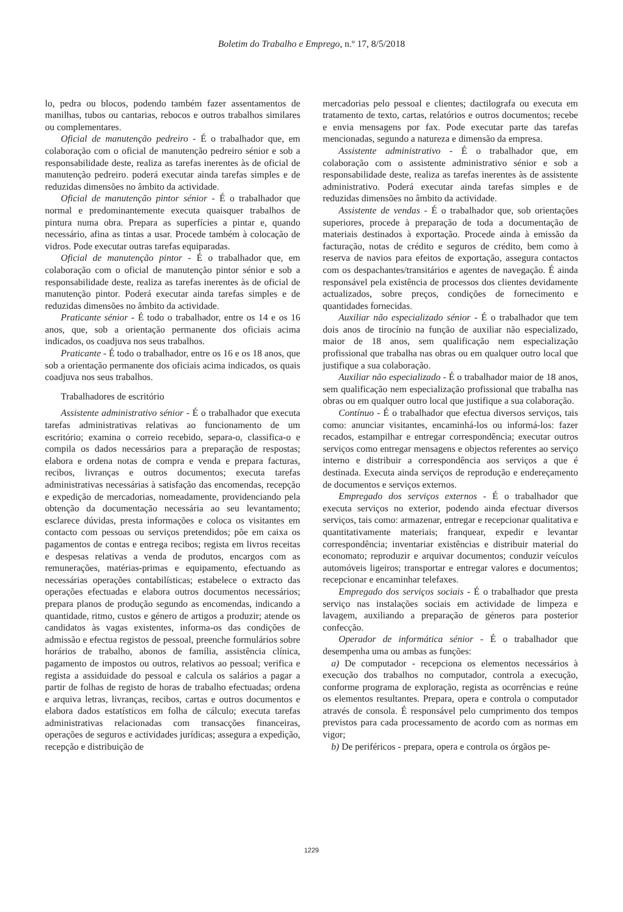Boletim do Trabalho e Emprego, n.º 17, 8/5/2018
lo, pedra ou blocos, podendo também fazer assentamentos de manilhas, tubos ou cantarias, rebocos e outros trabalhos similares ou complementares.
Oficial de manutenção pedreiro - É o trabalhador que, em colaboração com o oficial de manutenção pedreiro sénior e sob a responsabilidade deste, realiza as tarefas inerentes às de oficial de manutenção pedreiro. poderá executar ainda tarefas simples e de reduzidas dimensões no âmbito da actividade.
Oficial de manutenção pintor sénior - É o trabalhador que normal e predominantemente executa quaisquer trabalhos de pintura numa obra. Prepara as superfícies a pintar e, quando necessário, afina as tintas a usar. Procede também à colocação de vidros. Pode executar outras tarefas equiparadas.
Oficial de manutenção pintor - É o trabalhador que, em colaboração com o oficial de manutenção pintor sénior e sob a responsabilidade deste, realiza as tarefas inerentes às de oficial de manutenção pintor. Poderá executar ainda tarefas simples e de reduzidas dimensões no âmbito da actividade.
Praticante sénior - É todo o trabalhador, entre os 14 e os 16 anos, que, sob a orientação permanente dos oficiais acima indicados, os coadjuva nos seus trabalhos.
Praticante - É todo o trabalhador, entre os 16 e os 18 anos, que sob a orientação permanente dos oficiais acima indicados, os quais coadjuva nos seus trabalhos.
Trabalhadores de escritório
Assistente administrativo sénior - É o trabalhador que executa tarefas administrativas relativas ao funcionamento de um escritório; examina o correio recebido, separa-o, classifica-o e compila os dados necessários para a preparação de respostas; elabora e ordena notas de compra e venda e prepara facturas, recibos, livranças e outros documentos; executa tarefas administrativas necessárias à satisfação das encomendas, recepção e expedição de mercadorias, nomeadamente, providenciando pela obtenção da documentação necessária ao seu levantamento; esclarece dúvidas, presta informações e coloca os visitantes em contacto com pessoas ou serviços pretendidos; põe em caixa os pagamentos de contas e entrega recibos; regista em livros receitas e despesas relativas a venda de produtos, encargos com as remunerações, matérias-primas e equipamento, efectuando as necessárias operações contabilísticas; estabelece o extracto das operações efectuadas e elabora outros documentos necessários; prepara planos de produção segundo as encomendas, indicando a quantidade, ritmo, custos e género de artigos a produzir; atende os candidatos às vagas existentes, informa-os das condições de admissão e efectua registos de pessoal, preenche formulários sobre horários de trabalho, abonos de família, assistência clínica, pagamento de impostos ou outros, relativos ao pessoal; verifica e regista a assiduidade do pessoal e calcula os salários a pagar a partir de folhas de registo de horas de trabalho efectuadas; ordena e arquiva letras, livranças, recibos, cartas e outros documentos e elabora dados estatísticos em folha de cálculo; executa tarefas administrativas relacionadas com transacções financeiras, operações de seguros e actividades jurídicas; assegura a expedição, recepção e distribuição de
mercadorias pelo pessoal e clientes; dactilografa ou executa em tratamento de texto, cartas, relatórios e outros documentos; recebe e envia mensagens por fax. Pode executar parte das tarefas mencionadas, segundo a natureza e dimensão da empresa.
Assistente administrativo - É o trabalhador que, em colaboração com o assistente administrativo sénior e sob a responsabilidade deste, realiza as tarefas inerentes às de assistente administrativo. Poderá executar ainda tarefas simples e de reduzidas dimensões no âmbito da actividade.
Assistente de vendas - É o trabalhador que, sob orientações superiores, procede à preparação de toda a documentação de materiais destinados à exportação. Procede ainda à emissão da facturação, notas de crédito e seguros de crédito, bem como à reserva de navios para efeitos de exportação, assegura contactos com os despachantes/transitários e agentes de navegação. É ainda responsável pela existência de processos dos clientes devidamente actualizados, sobre preços, condições de fornecimento e quantidades fornecidas.
Auxiliar não especializado sénior - É o trabalhador que tem dois anos de tirocínio na função de auxiliar não especializado, maior de 18 anos, sem qualificação nem especialização profissional que trabalha nas obras ou em qualquer outro local que justifique a sua colaboração.
Auxiliar não especializado - É o trabalhador maior de 18 anos, sem qualificação nem especialização profissional que trabalha nas obras ou em qualquer outro local que justifique a sua colaboração.
Contínuo - É o trabalhador que efectua diversos serviços, tais como: anunciar visitantes, encaminhá-los ou informá-los: fazer recados, estampilhar e entregar correspondência; executar outros serviços como entregar mensagens e objectos referentes ao serviço interno e distribuir a correspondência aos serviços a que é destinada. Executa ainda serviços de reprodução e endereçamento de documentos e serviços externos.
Empregado dos serviços externos - É o trabalhador que executa serviços no exterior, podendo ainda efectuar diversos serviços, tais como: armazenar, entregar e recepcionar qualitativa e quantitativamente materiais; franquear, expedir e levantar correspondência; inventariar existências e distribuir material do economato; reproduzir e arquivar documentos; conduzir veículos automóveis ligeiros; transportar e entregar valores e documentos; recepcionar e encaminhar telefaxes.
Empregado dos serviços sociais - É o trabalhador que presta serviço nas instalações sociais em actividade de limpeza e lavagem, auxiliando a preparação de géneros para posterior confecção.
Operador de informática sénior - É o trabalhador que desempenha uma ou ambas as funções:
a) De computador - recepciona os elementos necessários à execução dos trabalhos no computador, controla a execução, conforme programa de exploração, regista as ocorrências e reúne os elementos resultantes. Prepara, opera e controla o computador através de consola. É responsável pelo cumprimento dos tempos previstos para cada processamento de acordo com as normas em vigor;
b) De periféricos - prepara, opera e controla os órgãos pe-
1229